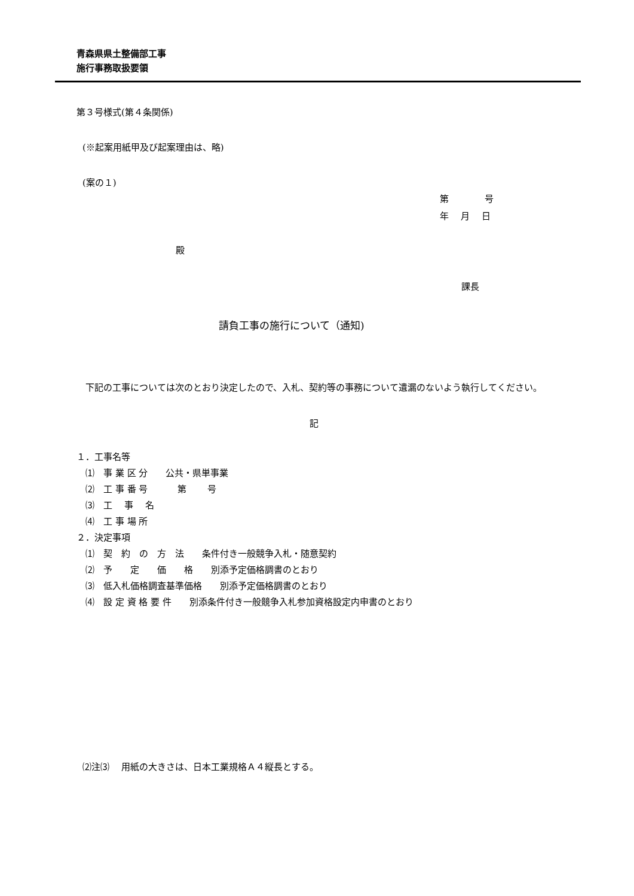青森県県土整備部工事
施行事務取扱要領
第３号様式(第４条関係)
(※起案用紙甲及び起案理由は、略)
(案の１)
第　　　　号
年　 月　 日
殿
課長
請負工事の施行について（通知)
　下記の工事については次のとおり決定したので、入札、契約等の事務について遺漏のないよう執行してください。
記
１．工事名等
　⑴　事 業 区 分　　公共・県単事業
　⑵　工 事 番 号　　　 第　　 号
　⑶　工　 事　 名
　⑷　工 事 場 所
２．決定事項
　⑴　契　約　の　方　法　　条件付き一般競争入札・随意契約
　⑵　予　　定　　価　　格　　別添予定価格調書のとおり
　⑶　低入札価格調査基準価格　　別添予定価格調書のとおり
　⑷　設 定 資 格 要 件　　別添条件付き一般競争入札参加資格設定内申書のとおり
⑵注⑶ 　用紙の大きさは、日本工業規格Ａ４縦長とする。